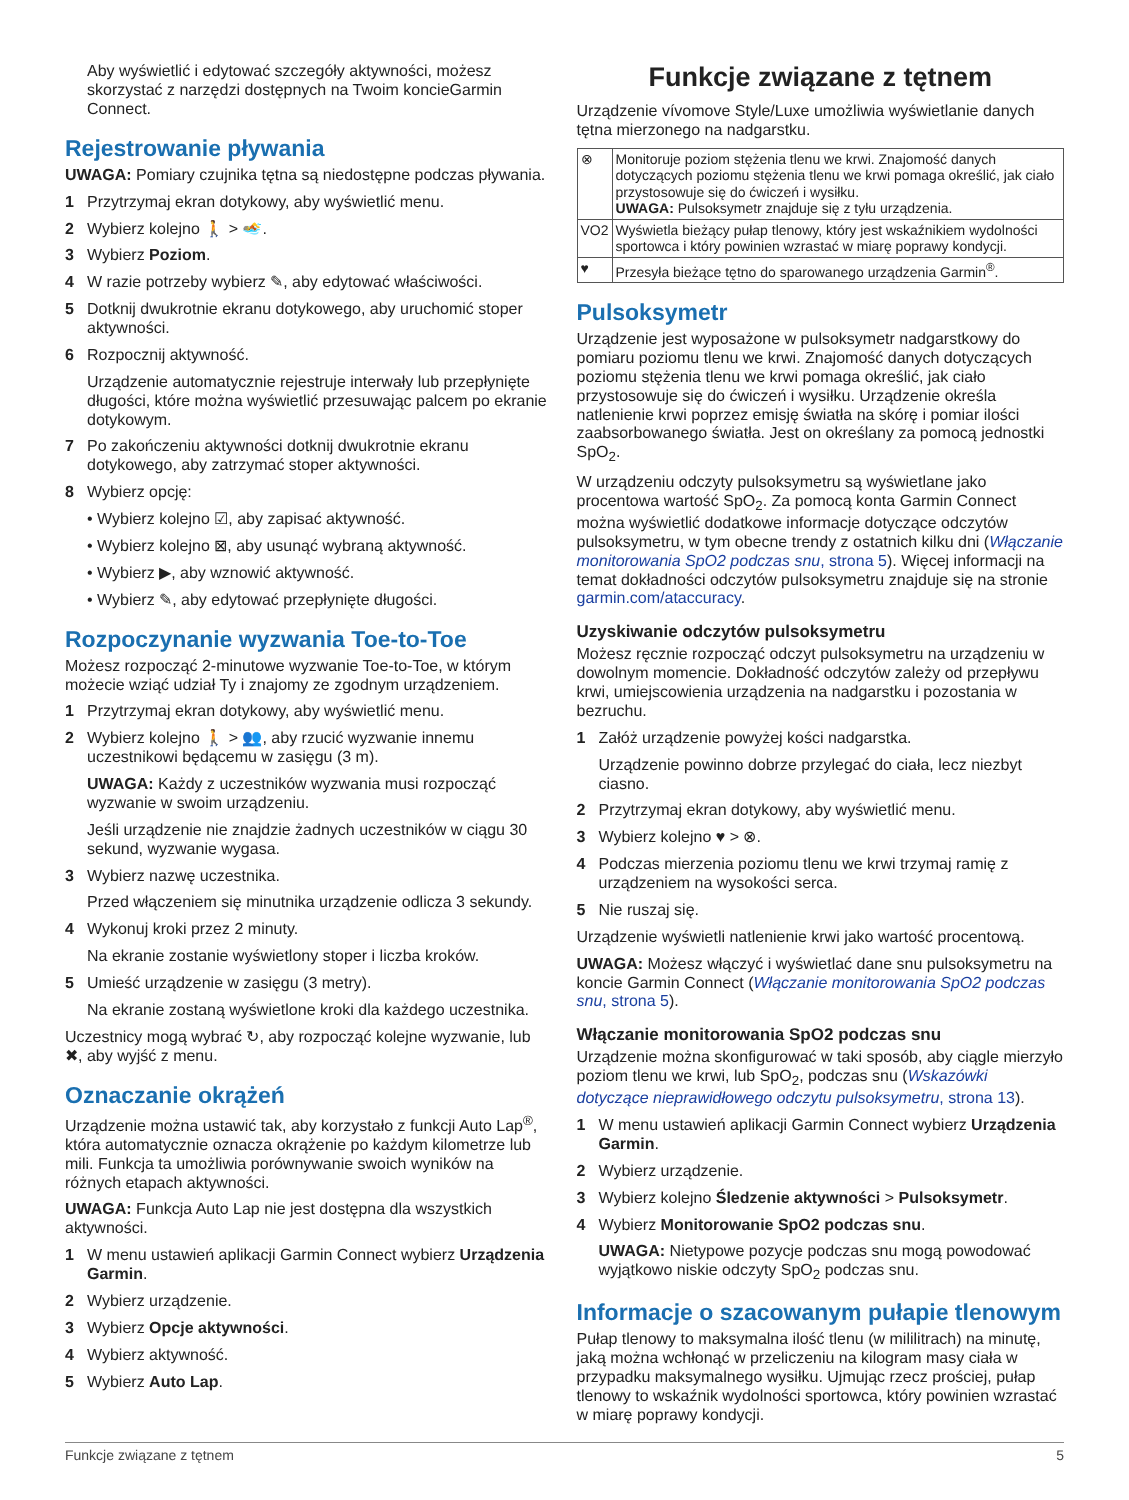Aby wyświetlić i edytować szczegóły aktywności, możesz skorzystać z narzędzi dostępnych na Twoim koncieGarmin Connect.
Rejestrowanie pływania
UWAGA: Pomiary czujnika tętna są niedostępne podczas pływania.
1 Przytrzymaj ekran dotykowy, aby wyświetlić menu.
2 Wybierz kolejno 🚶 > 🏊.
3 Wybierz Poziom.
4 W razie potrzeby wybierz ✎, aby edytować właściwości.
5 Dotknij dwukrotnie ekranu dotykowego, aby uruchomić stoper aktywności.
6 Rozpocznij aktywność.
Urządzenie automatycznie rejestruje interwały lub przepłynięte długości, które można wyświetlić przesuwając palcem po ekranie dotykowym.
7 Po zakończeniu aktywności dotknij dwukrotnie ekranu dotykowego, aby zatrzymać stoper aktywności.
8 Wybierz opcję:
• Wybierz kolejno ☑, aby zapisać aktywność.
• Wybierz kolejno ⊠, aby usunąć wybraną aktywność.
• Wybierz ▶, aby wznowić aktywność.
• Wybierz ✎, aby edytować przepłynięte długości.
Rozpoczynanie wyzwania Toe-to-Toe
Możesz rozpocząć 2-minutowe wyzwanie Toe-to-Toe, w którym możecie wziąć udział Ty i znajomy ze zgodnym urządzeniem.
1 Przytrzymaj ekran dotykowy, aby wyświetlić menu.
2 Wybierz kolejno 🚶 > 👥, aby rzucić wyzwanie innemu uczestnikowi będącemu w zasięgu (3 m).
UWAGA: Każdy z uczestników wyzwania musi rozpocząć wyzwanie w swoim urządzeniu.
Jeśli urządzenie nie znajdzie żadnych uczestników w ciągu 30 sekund, wyzwanie wygasa.
3 Wybierz nazwę uczestnika.
Przed włączeniem się minutnika urządzenie odlicza 3 sekundy.
4 Wykonuj kroki przez 2 minuty.
Na ekranie zostanie wyświetlony stoper i liczba kroków.
5 Umieść urządzenie w zasięgu (3 metry).
Na ekranie zostaną wyświetlone kroki dla każdego uczestnika.
Uczestnicy mogą wybrać ↻, aby rozpocząć kolejne wyzwanie, lub ✖, aby wyjść z menu.
Oznaczanie okrążeń
Urządzenie można ustawić tak, aby korzystało z funkcji Auto Lap<sup>®</sup>, która automatycznie oznacza okrążenie po każdym kilometrze lub mili. Funkcja ta umożliwia porównywanie swoich wyników na różnych etapach aktywności.
UWAGA: Funkcja Auto Lap nie jest dostępna dla wszystkich aktywności.
1 W menu ustawień aplikacji Garmin Connect wybierz Urządzenia Garmin.
2 Wybierz urządzenie.
3 Wybierz Opcje aktywności.
4 Wybierz aktywność.
5 Wybierz Auto Lap.
Funkcje związane z tętnem
Urządzenie vívomove Style/Luxe umożliwia wyświetlanie danych tętna mierzonego na nadgarstku.
| ⊗ | Monitoruje poziom stężenia tlenu we krwi. Znajomość danych dotyczących poziomu stężenia tlenu we krwi pomaga określić, jak ciało przystosowuje się do ćwiczeń i wysiłku. UWAGA: Pulsoksymetr znajduje się z tyłu urządzenia. |
| VO2 | Wyświetla bieżący pułap tlenowy, który jest wskaźnikiem wydolności sportowca i który powinien wzrastać w miarę poprawy kondycji. |
| ♥ | Przesyła bieżące tętno do sparowanego urządzenia Garmin<sup>®</sup>. |
Pulsoksymetr
Urządzenie jest wyposażone w pulsoksymetr nadgarstkowy do pomiaru poziomu tlenu we krwi. Znajomość danych dotyczących poziomu stężenia tlenu we krwi pomaga określić, jak ciało przystosowuje się do ćwiczeń i wysiłku. Urządzenie określa natlenienie krwi poprzez emisję światła na skórę i pomiar ilości zaabsorbowanego światła. Jest on określany za pomocą jednostki SpO<sub>2</sub>.
W urządzeniu odczyty pulsoksymetru są wyświetlane jako procentowa wartość SpO<sub>2</sub>. Za pomocą konta Garmin Connect można wyświetlić dodatkowe informacje dotyczące odczytów pulsoksymetru, w tym obecne trendy z ostatnich kilku dni (Włączanie monitorowania SpO2 podczas snu, strona 5). Więcej informacji na temat dokładności odczytów pulsoksymetru znajduje się na stronie garmin.com/ataccuracy.
Uzyskiwanie odczytów pulsoksymetru
Możesz ręcznie rozpocząć odczyt pulsoksymetru na urządzeniu w dowolnym momencie. Dokładność odczytów zależy od przepływu krwi, umiejscowienia urządzenia na nadgarstku i pozostania w bezruchu.
1 Załóż urządzenie powyżej kości nadgarstka.
Urządzenie powinno dobrze przylegać do ciała, lecz niezbyt ciasno.
2 Przytrzymaj ekran dotykowy, aby wyświetlić menu.
3 Wybierz kolejno ♥ > ⊗.
4 Podczas mierzenia poziomu tlenu we krwi trzymaj ramię z urządzeniem na wysokości serca.
5 Nie ruszaj się.
Urządzenie wyświetli natlenienie krwi jako wartość procentową.
UWAGA: Możesz włączyć i wyświetlać dane snu pulsoksymetru na koncie Garmin Connect (Włączanie monitorowania SpO2 podczas snu, strona 5).
Włączanie monitorowania SpO2 podczas snu
Urządzenie można skonfigurować w taki sposób, aby ciągle mierzyło poziom tlenu we krwi, lub SpO<sub>2</sub>, podczas snu (Wskazówki dotyczące nieprawidłowego odczytu pulsoksymetru, strona 13).
1 W menu ustawień aplikacji Garmin Connect wybierz Urządzenia Garmin.
2 Wybierz urządzenie.
3 Wybierz kolejno Śledzenie aktywności > Pulsoksymetr.
4 Wybierz Monitorowanie SpO2 podczas snu.
UWAGA: Nietypowe pozycje podczas snu mogą powodować wyjątkowo niskie odczyty SpO<sub>2</sub> podczas snu.
Informacje o szacowanym pułapie tlenowym
Pułap tlenowy to maksymalna ilość tlenu (w mililitrach) na minutę, jaką można wchłonąć w przeliczeniu na kilogram masy ciała w przypadku maksymalnego wysiłku. Ujmując rzecz prościej, pułap tlenowy to wskaźnik wydolności sportowca, który powinien wzrastać w miarę poprawy kondycji.
Funkcje związane z tętnem 5